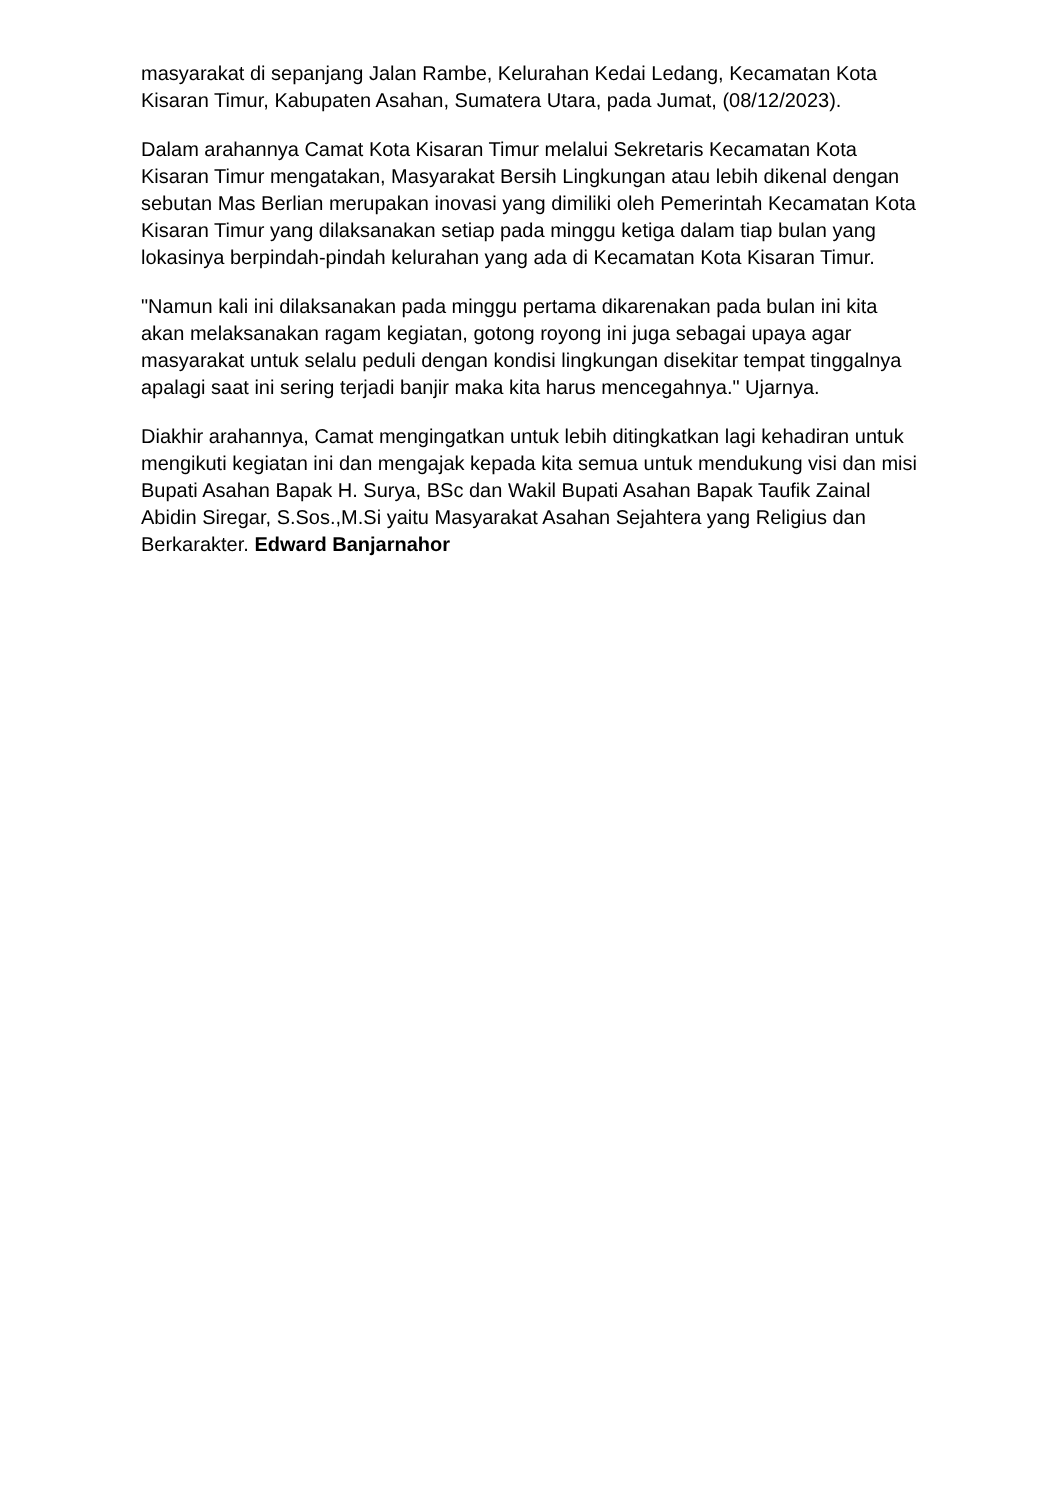masyarakat di sepanjang Jalan Rambe, Kelurahan Kedai Ledang, Kecamatan Kota Kisaran Timur, Kabupaten Asahan, Sumatera Utara, pada Jumat, (08/12/2023).
Dalam arahannya Camat Kota Kisaran Timur melalui Sekretaris Kecamatan Kota Kisaran Timur mengatakan, Masyarakat Bersih Lingkungan atau lebih dikenal dengan sebutan Mas Berlian merupakan inovasi yang dimiliki oleh Pemerintah Kecamatan Kota Kisaran Timur yang dilaksanakan setiap pada minggu ketiga dalam tiap bulan yang lokasinya berpindah-pindah kelurahan yang ada di Kecamatan Kota Kisaran Timur.
"Namun kali ini dilaksanakan pada minggu pertama dikarenakan pada bulan ini kita akan melaksanakan ragam kegiatan, gotong royong ini juga sebagai upaya agar masyarakat untuk selalu peduli dengan kondisi lingkungan disekitar tempat tinggalnya apalagi saat ini sering terjadi banjir maka kita harus mencegahnya." Ujarnya.
Diakhir arahannya, Camat mengingatkan untuk lebih ditingkatkan lagi kehadiran untuk mengikuti kegiatan ini dan mengajak kepada kita semua untuk mendukung visi dan misi Bupati Asahan Bapak H. Surya, BSc dan Wakil Bupati Asahan Bapak Taufik Zainal Abidin Siregar, S.Sos.,M.Si yaitu Masyarakat Asahan Sejahtera yang Religius dan Berkarakter. Edward Banjarnahor